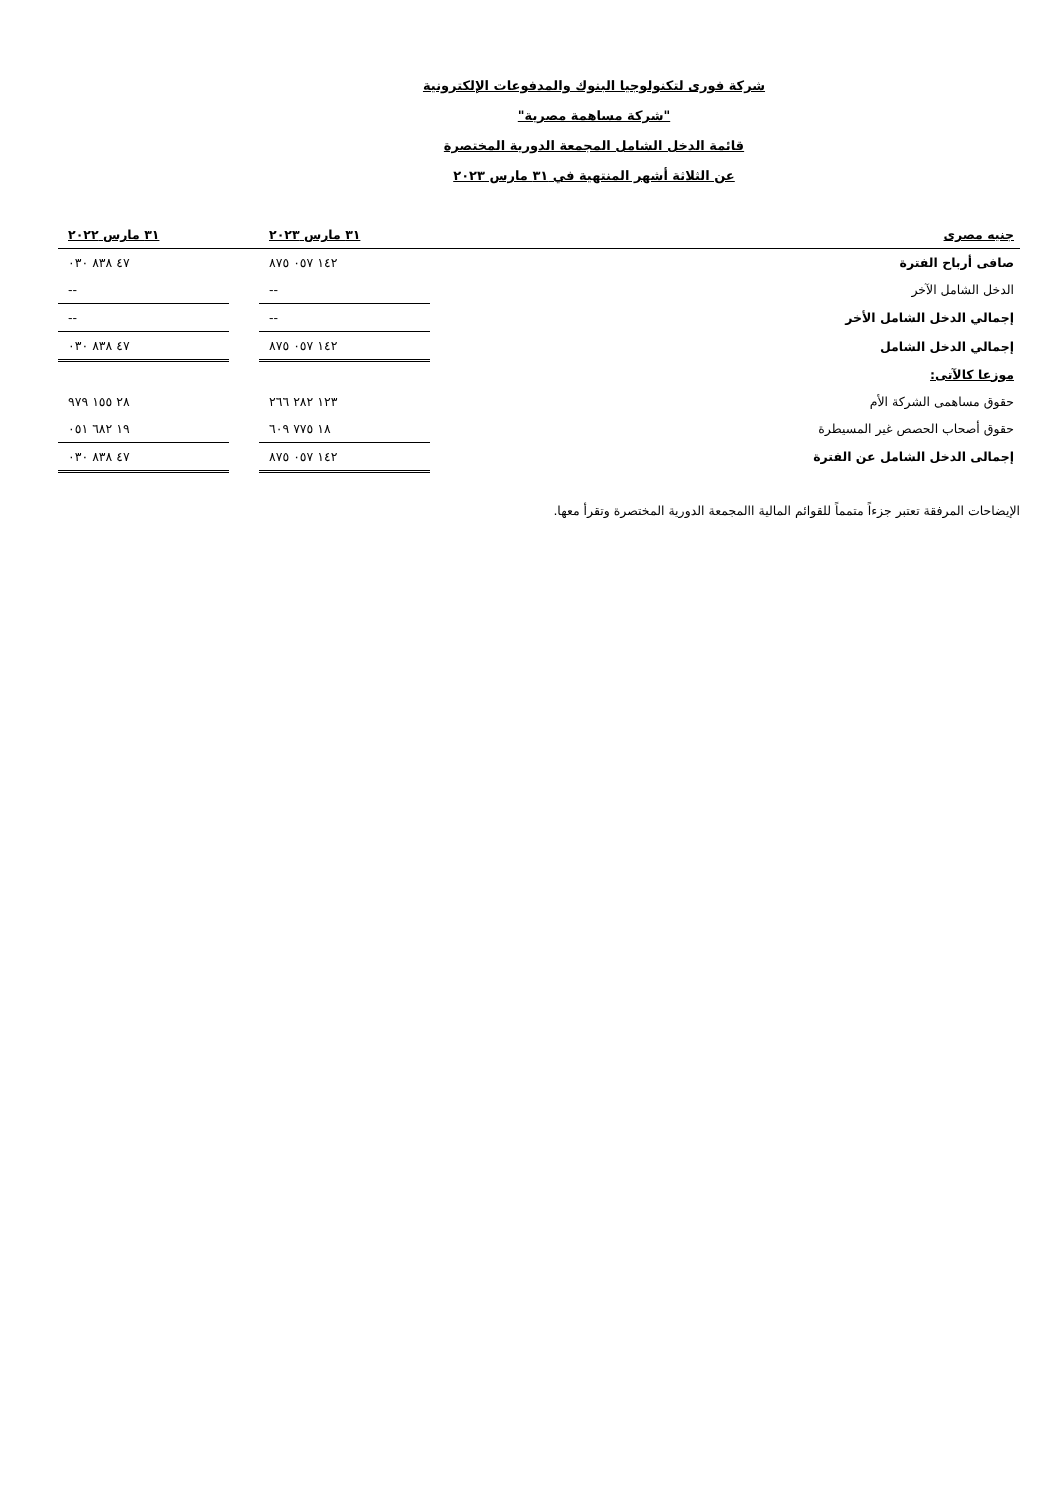شركة فورى لتكنولوجيا البنوك والمدفوعات الإلكترونية
"شركة مساهمة مصرية"
قائمة الدخل الشامل المجمعة الدورية المختصرة
عن الثلاثة أشهر المنتهية في ٣١ مارس ٢٠٢٣
| جنيه مصرى | ٣١ مارس ٢٠٢٣ | | ٣١ مارس ٢٠٢٢ |
| --- | --- | --- | --- |
| صافى أرباح الفترة | ١٤٢ ٠٥٧ ٨٧٥ | | ٤٧ ٨٣٨ ٠٣٠ |
| الدخل الشامل الآخر | -- | | -- |
| إجمالي الدخل الشامل الأخر | -- | | -- |
| إجمالي الدخل الشامل | ١٤٢ ٠٥٧ ٨٧٥ | | ٤٧ ٨٣٨ ٠٣٠ |
| موزعا كالآتى: | | | |
| حقوق مساهمى الشركة الأم | ١٢٣ ٢٨٢ ٢٦٦ | | ٢٨ ١٥٥ ٩٧٩ |
| حقوق أصحاب الحصص غير المسيطرة | ١٨ ٧٧٥ ٦٠٩ | | ١٩ ٦٨٢ ٠٥١ |
| إجمالى الدخل الشامل عن الفترة | ١٤٢ ٠٥٧ ٨٧٥ | | ٤٧ ٨٣٨ ٠٣٠ |
الإيضاحات المرفقة تعتبر جزءاً متمماً للقوائم المالية االمجمعة الدورية المختصرة وتقرأ معها.